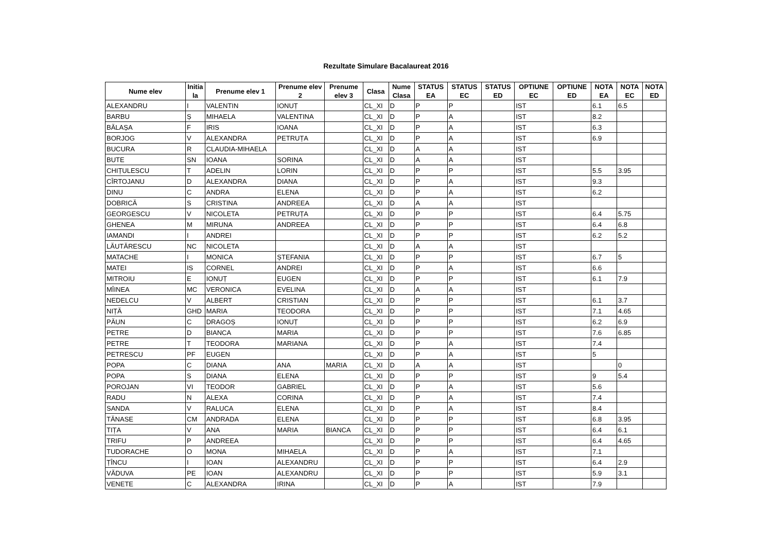Rezultate Simulare Bacalaureat 2016
| Nume elev | Initia la | Prenume elev 1 | Prenume elev 2 | Prenume elev 3 | Clasa | Nume Clasa | STATUS EA | STATUS EC | STATUS ED | OPTIUNE EC | OPTIUNE ED | NOTA EA | NOTA EC | NOTA ED |
| --- | --- | --- | --- | --- | --- | --- | --- | --- | --- | --- | --- | --- | --- | --- |
| ALEXANDRU | I | VALENTIN | IONUȚ | | CL_XI | D | P | P | | IST | | 6.1 | 6.5 | |
| BARBU | Ș | MIHAELA | VALENTINA | | CL_XI | D | P | A | | IST | | 8.2 | | |
| BĂLAȘA | F | IRIS | IOANA | | CL_XI | D | P | A | | IST | | 6.3 | | |
| BORJOG | V | ALEXANDRA | PETRUȚA | | CL_XI | D | P | A | | IST | | 6.9 | | |
| BUCURA | R | CLAUDIA-MIHAELA | | | CL_XI | D | A | A | | IST | | | | |
| BUTE | SN | IOANA | SORINA | | CL_XI | D | A | A | | IST | | | | |
| CHIȚULESCU | T | ADELIN | LORIN | | CL_XI | D | P | P | | IST | | 5.5 | 3.95 | |
| CÎRTOJANU | D | ALEXANDRA | DIANA | | CL_XI | D | P | A | | IST | | 9.3 | | |
| DINU | C | ANDRA | ELENA | | CL_XI | D | P | A | | IST | | 6.2 | | |
| DOBRICĂ | S | CRISTINA | ANDREEA | | CL_XI | D | A | A | | IST | | | | |
| GEORGESCU | V | NICOLETA | PETRUȚA | | CL_XI | D | P | P | | IST | | 6.4 | 5.75 | |
| GHENEA | M | MIRUNA | ANDREEA | | CL_XI | D | P | P | | IST | | 6.4 | 6.8 | |
| IAMANDI | I | ANDREI | | | CL_XI | D | P | P | | IST | | 6.2 | 5.2 | |
| LĂUTĂRESCU | NC | NICOLETA | | | CL_XI | D | A | A | | IST | | | | |
| MATACHE | I | MONICA | ȘTEFANIA | | CL_XI | D | P | P | | IST | | 6.7 | 5 | |
| MATEI | IS | CORNEL | ANDREI | | CL_XI | D | P | A | | IST | | 6.6 | | |
| MITROIU | E | IONUȚ | EUGEN | | CL_XI | D | P | P | | IST | | 6.1 | 7.9 | |
| MÎINEA | MC | VERONICA | EVELINA | | CL_XI | D | A | A | | IST | | | | |
| NEDELCU | V | ALBERT | CRISTIAN | | CL_XI | D | P | P | | IST | | 6.1 | 3.7 | |
| NIȚĂ | GHD | MARIA | TEODORA | | CL_XI | D | P | P | | IST | | 7.1 | 4.65 | |
| PĂUN | C | DRAGOȘ | IONUȚ | | CL_XI | D | P | P | | IST | | 6.2 | 6.9 | |
| PETRE | D | BIANCA | MARIA | | CL_XI | D | P | P | | IST | | 7.6 | 6.85 | |
| PETRE | T | TEODORA | MARIANA | | CL_XI | D | P | A | | IST | | 7.4 | | |
| PETRESCU | PF | EUGEN | | | CL_XI | D | P | A | | IST | | 5 | | |
| POPA | C | DIANA | ANA | MARIA | CL_XI | D | A | A | | IST | | | 0 | |
| POPA | S | DIANA | ELENA | | CL_XI | D | P | P | | IST | | 9 | 5.4 | |
| POROJAN | VI | TEODOR | GABRIEL | | CL_XI | D | P | A | | IST | | 5.6 | | |
| RADU | N | ALEXA | CORINA | | CL_XI | D | P | A | | IST | | 7.4 | | |
| SANDA | V | RALUCA | ELENA | | CL_XI | D | P | A | | IST | | 8.4 | | |
| TĂNASE | CM | ANDRADA | ELENA | | CL_XI | D | P | P | | IST | | 6.8 | 3.95 | |
| TIȚA | V | ANA | MARIA | BIANCA | CL_XI | D | P | P | | IST | | 6.4 | 6.1 | |
| TRIFU | P | ANDREEA | | | CL_XI | D | P | P | | IST | | 6.4 | 4.65 | |
| TUDORACHE | O | MONA | MIHAELA | | CL_XI | D | P | A | | IST | | 7.1 | | |
| ȚÎNCU | I | IOAN | ALEXANDRU | | CL_XI | D | P | P | | IST | | 6.4 | 2.9 | |
| VĂDUVA | PE | IOAN | ALEXANDRU | | CL_XI | D | P | P | | IST | | 5.9 | 3.1 | |
| VENETE | C | ALEXANDRA | IRINA | | CL_XI | D | P | A | | IST | | 7.9 | | |